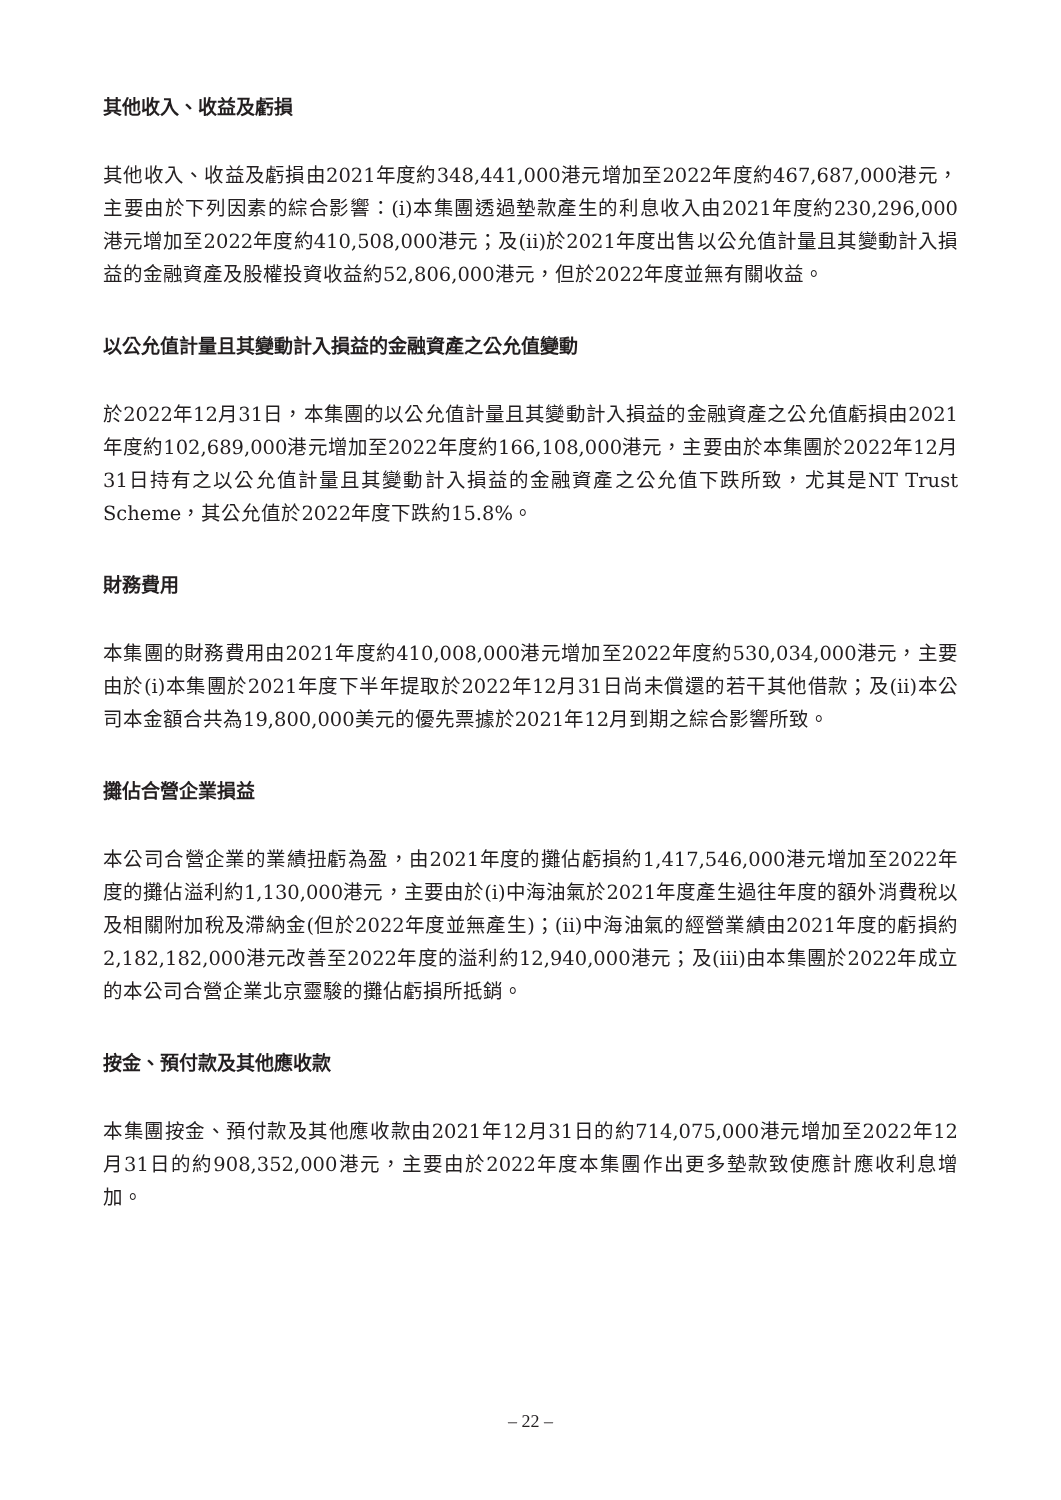其他收入、收益及虧損
其他收入、收益及虧損由2021年度約348,441,000港元增加至2022年度約467,687,000港元，主要由於下列因素的綜合影響：(i)本集團透過墊款產生的利息收入由2021年度約230,296,000港元增加至2022年度約410,508,000港元；及(ii)於2021年度出售以公允值計量且其變動計入損益的金融資產及股權投資收益約52,806,000港元，但於2022年度並無有關收益。
以公允值計量且其變動計入損益的金融資產之公允值變動
於2022年12月31日，本集團的以公允值計量且其變動計入損益的金融資產之公允值虧損由2021年度約102,689,000港元增加至2022年度約166,108,000港元，主要由於本集團於2022年12月31日持有之以公允值計量且其變動計入損益的金融資產之公允值下跌所致，尤其是NT Trust Scheme，其公允值於2022年度下跌約15.8%。
財務費用
本集團的財務費用由2021年度約410,008,000港元增加至2022年度約530,034,000港元，主要由於(i)本集團於2021年度下半年提取於2022年12月31日尚未償還的若干其他借款；及(ii)本公司本金額合共為19,800,000美元的優先票據於2021年12月到期之綜合影響所致。
攤佔合營企業損益
本公司合營企業的業績扭虧為盈，由2021年度的攤佔虧損約1,417,546,000港元增加至2022年度的攤佔溢利約1,130,000港元，主要由於(i)中海油氣於2021年度產生過往年度的額外消費稅以及相關附加稅及滯納金(但於2022年度並無產生)；(ii)中海油氣的經營業績由2021年度的虧損約2,182,182,000港元改善至2022年度的溢利約12,940,000港元；及(iii)由本集團於2022年成立的本公司合營企業北京靈駿的攤佔虧損所抵銷。
按金、預付款及其他應收款
本集團按金、預付款及其他應收款由2021年12月31日的約714,075,000港元增加至2022年12月31日的約908,352,000港元，主要由於2022年度本集團作出更多墊款致使應計應收利息增加。
– 22 –